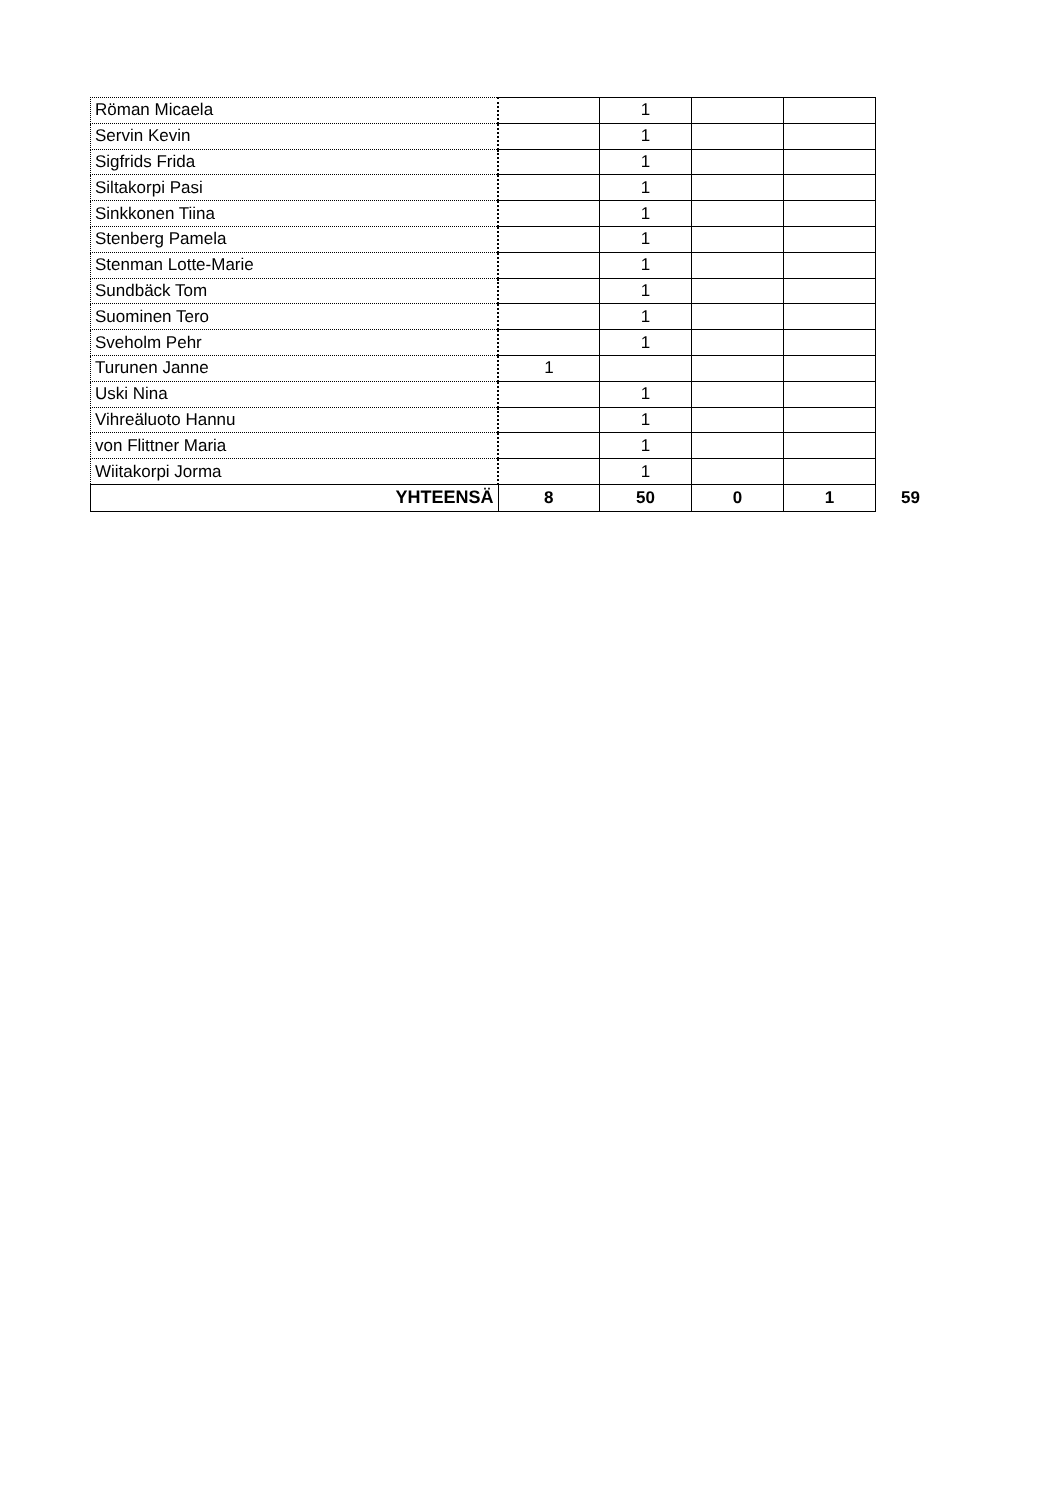| Röman Micaela | | 1 | | | |
| Servin Kevin | | 1 | | | |
| Sigfrids Frida | | 1 | | | |
| Siltakorpi Pasi | | 1 | | | |
| Sinkkonen Tiina | | 1 | | | |
| Stenberg Pamela | | 1 | | | |
| Stenman Lotte-Marie | | 1 | | | |
| Sundbäck Tom | | 1 | | | |
| Suominen Tero | | 1 | | | |
| Sveholm Pehr | | 1 | | | |
| Turunen Janne | 1 | | | | |
| Uski Nina | | 1 | | | |
| Vihreäluoto Hannu | | 1 | | | |
| von Flittner Maria | | 1 | | | |
| Wiitakorpi Jorma | | 1 | | | |
| YHTEENSÄ | 8 | 50 | 0 | 1 | 59 |